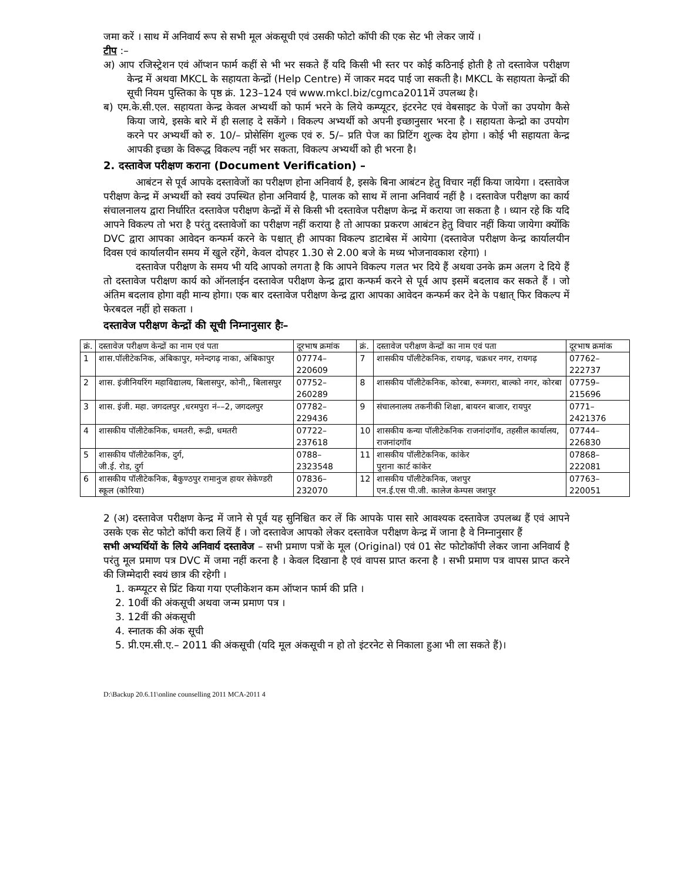जमा करें । साथ में अनिवार्य रूप से सभी मूल अंकसूची एवं उसकी फोटो कॉपी की एक सेट भी लेकर जायें ।
टीप :–
अ) आप रजिस्ट्रेशन एवं ऑप्शन फार्म कहीं से भी भर सकते हैं यदि किसी भी स्तर पर कोई कठिनाई होती है तो दस्तावेज परीक्षण केन्द्र में अथवा MKCL के सहायता केन्द्रों (Help Centre) में जाकर मदद पाई जा सकती है। MKCL के सहायता केन्द्रों की सूची नियम पुस्तिका के पृष्ठ क्रं. 123–124 एवं www.mkcl.biz/cgmca2011में उपलब्ध है।
ब) एम.के.सी.एल. सहायता केन्द्र केवल अभ्यर्थी को फार्म भरने के लिये कम्प्यूटर, इंटरनेट एवं वेबसाइट के पेजों का उपयोग कैसे किया जाये, इसके बारे में ही सलाह दे सकेंगे । विकल्प अभ्यर्थी को अपनी इच्छानुसार भरना है । सहायता केन्द्रो का उपयोग करने पर अभ्यर्थी को रु. 10/– प्रोसेसिंग शुल्क एवं रु. 5/– प्रति पेज का प्रिटिंग शुल्क देय होगा । कोई भी सहायता केन्द्र आपकी इच्छा के विरूद्ध विकल्प नहीं भर सकता, विकल्प अभ्यर्थी को ही भरना है।
2. दस्तावेज परीक्षण कराना (Document Verification) –
आबंटन से पूर्व आपके दस्तावेजों का परीक्षण होना अनिवार्य है, इसके बिना आबंटन हेतु विचार नहीं किया जायेगा । दस्तावेज परीक्षण केन्द्र में अभ्यर्थी को स्वयं उपस्थित होना अनिवार्य है, पालक को साथ में लाना अनिवार्य नहीं है । दस्तावेज परीक्षण का कार्य संचालनालय द्वारा निर्धारित दस्तावेज परीक्षण केन्द्रों में से किसी भी दस्तावेज परीक्षण केन्द्र में कराया जा सकता है । ध्यान रहे कि यदि आपने विकल्प तो भरा है परंतु दस्तावेजों का परीक्षण नहीं कराया है तो आपका प्रकरण आबंटन हेतु विचार नहीं किया जायेगा क्योंकि DVC द्वारा आपका आवेदन कन्फर्म करने के पश्चात् ही आपका विकल्प डाटाबेस में आयेगा (दस्तावेज परीक्षण केन्द्र कार्यालयीन दिवस एवं कार्यालयीन समय में खुले रहेंगे, केवल दोपहर 1.30 से 2.00 बजे के मध्य भोजनावकाश रहेगा) ।
दस्तावेज परीक्षण के समय भी यदि आपको लगता है कि आपने विकल्प गलत भर दिये हैं अथवा उनके क्रम अलग दे दिये हैं तो दस्तावेज परीक्षण कार्य को ऑनलाईन दस्तावेज परीक्षण केन्द्र द्वारा कन्फर्म करने से पूर्व आप इसमें बदलाव कर सकते हैं । जो अंतिम बदलाव होगा वही मान्य होगा। एक बार दस्तावेज परीक्षण केन्द्र द्वारा आपका आवेदन कन्फर्म कर देने के पश्चात् फिर विकल्प में फेरबदल नहीं हो सकता ।
दस्तावेज परीक्षण केन्द्रों की सूची निम्नानुसार हैः–
| क्रं. | दस्तावेज परीक्षण केन्द्रों का नाम एवं पता | दूरभाष क्रमांक | क्रं. | दस्तावेज परीक्षण केन्द्रों का नाम एवं पता | दूरभाष क्रमांक |
| 1 | शास.पॉलीटेकनिक, अंबिकापुर, मनेन्दगढ़ नाका, अंबिकापुर | 07774–220609 | 7 | शासकीय पॉलीटेकनिक, रायगढ़, चक्रधर नगर, रायगढ़ | 07762–222737 |
| 2 | शास. इंजीनियरिंग महाविद्यालय, बिलासपुर, कोनी,, बिलासपुर | 07752–260289 | 8 | शासकीय पॉलीटेकनिक, कोरबा, रूमगरा, बाल्को नगर, कोरबा | 07759–215696 |
| 3 | शास. इंजी. महा. जगदलपुर ,धरमपुरा नं––2, जगदलपुर | 07782–229436 | 9 | संचालनालय तकनीकी शिक्षा, बायरन बाजार, रायपुर | 0771–2421376 |
| 4 | शासकीय पॉलीटेकनिक, धमतरी, रूद्री, धमतरी | 07722–237618 | 10 | शासकीय कन्या पॉलीटेकनिक राजनांदगॉव, तहसील कार्यालय, राजनांदगॉव | 07744–226830 |
| 5 | शासकीय पॉलीटेकनिक, दुर्ग, जी.ई. रोड, दुर्ग | 0788–2323548 | 11 | शासकीय पॉलीटेकनिक, कांकेर पुराना कार्ट कांकेर | 07868–222081 |
| 6 | शासकीय पॉलीटेकनिक, बैकुण्ठपुर रामानुज हायर सेकेण्डरी स्कूल (कोरिया) | 07836–232070 | 12 | शासकीय पॉलीटेकनिक, जशपुर एन.ई.एस पी.जी. कालेज केम्पस जशपुर | 07763–220051 |
2 (अ) दस्तावेज परीक्षण केन्द्र में जाने से पूर्व यह सुनिश्चित कर लें कि आपके पास सारे आवश्यक दस्तावेज उपलब्ध हैं एवं आपने उसके एक सेट फोटो कॉपी करा लियें हैं । जो दस्तावेज आपको लेकर दस्तावेज परीक्षण केन्द्र में जाना है वे निम्नानुसार हैं
सभी अभ्यर्थियों के लिये अनिवार्य दस्तावेज – सभी प्रमाण पत्रों के मूल (Original) एवं 01 सेट फोटोकॉपी लेकर जाना अनिवार्य है परंतु मूल प्रमाण पत्र DVC में जमा नहीं करना है । केवल दिखाना है एवं वापस प्राप्त करना है । सभी प्रमाण पत्र वापस प्राप्त करने की जिम्मेदारी स्वयं छात्र की रहेगी ।
1. कम्प्यूटर से प्रिंट किया गया एप्लीकेशन कम ऑप्शन फार्म की प्रति ।
2. 10वीं की अंकसूची अथवा जन्म प्रमाण पत्र ।
3. 12वीं की अंकसूची
4. स्नातक की अंक सूची
5. प्री.एम.सी.ए.– 2011 की अंकसूची (यदि मूल अंकसूची न हो तो इंटरनेट से निकाला हुआ भी ला सकते हैं)।
D:\Backup 20.6.11\online counselling 2011 MCA-2011 4